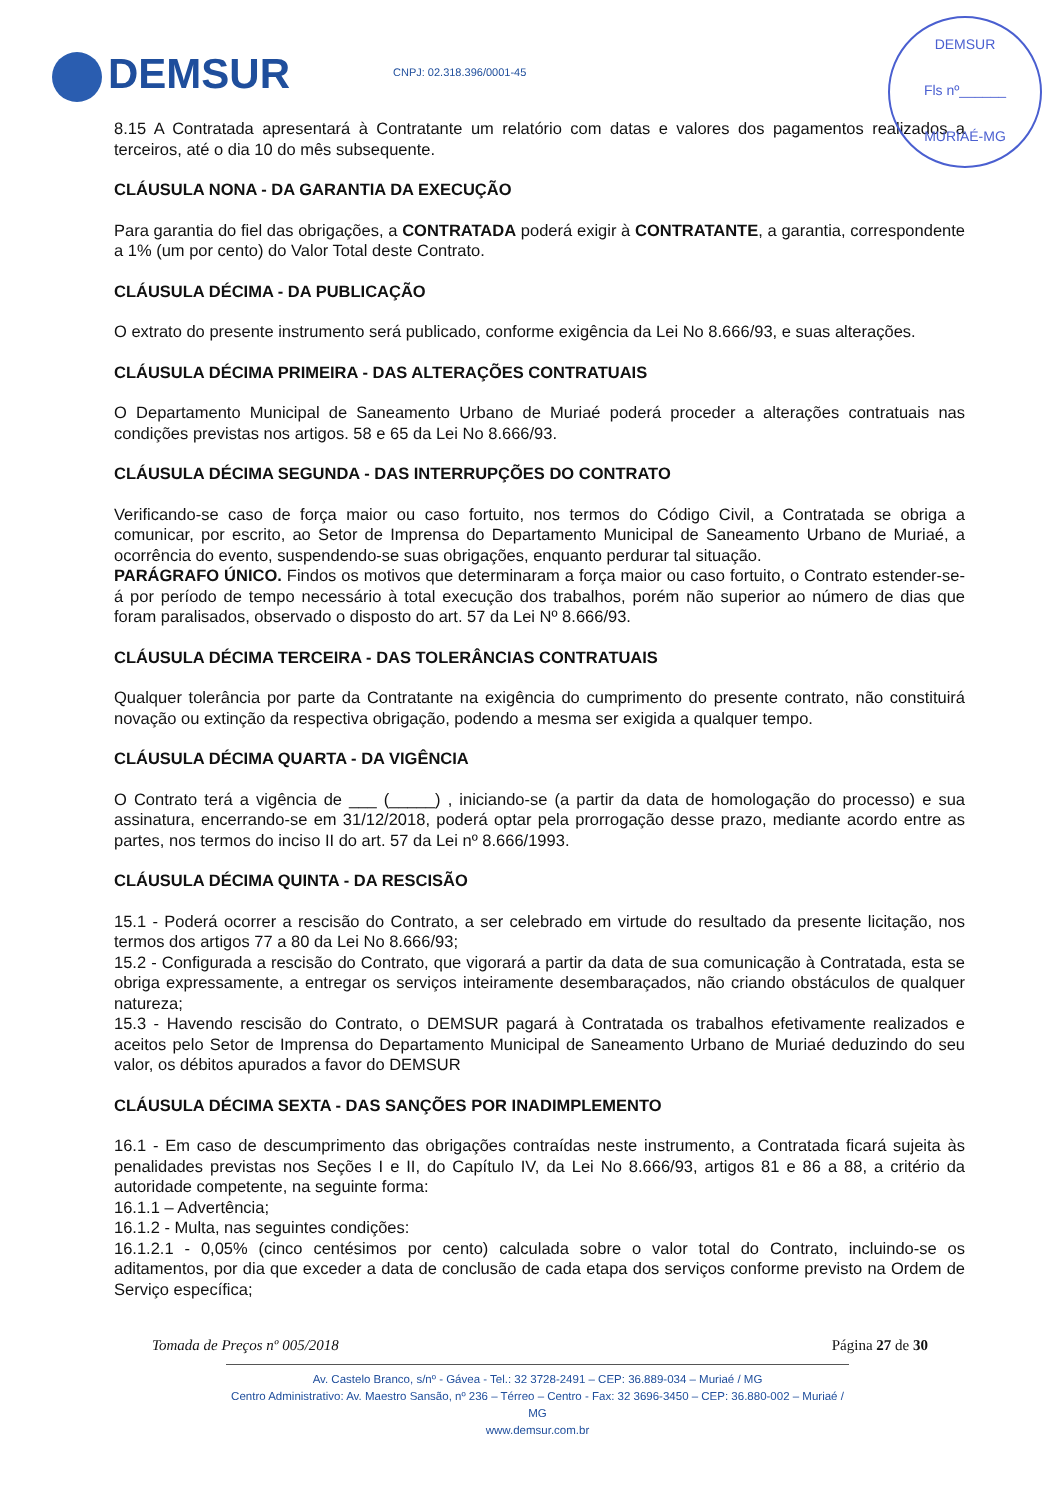DEMSUR CNPJ: 02.318.396/0001-45
DEMSUR
Fls nº______
MURIAÉ-MG
8.15 A Contratada apresentará à Contratante um relatório com datas e valores dos pagamentos realizados a terceiros, até o dia 10 do mês subsequente.
CLÁUSULA NONA - DA GARANTIA DA EXECUÇÃO
Para garantia do fiel das obrigações, a CONTRATADA poderá exigir à CONTRATANTE, a garantia, correspondente a 1% (um por cento) do Valor Total deste Contrato.
CLÁUSULA DÉCIMA - DA PUBLICAÇÃO
O extrato do presente instrumento será publicado, conforme exigência da Lei No 8.666/93, e suas alterações.
CLÁUSULA DÉCIMA PRIMEIRA - DAS ALTERAÇÕES CONTRATUAIS
O Departamento Municipal de Saneamento Urbano de Muriaé poderá proceder a alterações contratuais nas condições previstas nos artigos. 58 e 65 da Lei No 8.666/93.
CLÁUSULA DÉCIMA SEGUNDA - DAS INTERRUPÇÕES DO CONTRATO
Verificando-se caso de força maior ou caso fortuito, nos termos do Código Civil, a Contratada se obriga a comunicar, por escrito, ao Setor de Imprensa do Departamento Municipal de Saneamento Urbano de Muriaé, a ocorrência do evento, suspendendo-se suas obrigações, enquanto perdurar tal situação.
PARÁGRAFO ÚNICO. Findos os motivos que determinaram a força maior ou caso fortuito, o Contrato estender-se-á por período de tempo necessário à total execução dos trabalhos, porém não superior ao número de dias que foram paralisados, observado o disposto do art. 57 da Lei Nº 8.666/93.
CLÁUSULA DÉCIMA TERCEIRA - DAS TOLERÂNCIAS CONTRATUAIS
Qualquer tolerância por parte da Contratante na exigência do cumprimento do presente contrato, não constituirá novação ou extinção da respectiva obrigação, podendo a mesma ser exigida a qualquer tempo.
CLÁUSULA DÉCIMA QUARTA - DA VIGÊNCIA
O Contrato terá a vigência de ___ (_____) , iniciando-se (a partir da data de homologação do processo) e sua assinatura, encerrando-se em 31/12/2018, poderá optar pela prorrogação desse prazo, mediante acordo entre as partes, nos termos do inciso II do art. 57 da Lei nº 8.666/1993.
CLÁUSULA DÉCIMA QUINTA - DA RESCISÃO
15.1 - Poderá ocorrer a rescisão do Contrato, a ser celebrado em virtude do resultado da presente licitação, nos termos dos artigos 77 a 80 da Lei No 8.666/93;
15.2 - Configurada a rescisão do Contrato, que vigorará a partir da data de sua comunicação à Contratada, esta se obriga expressamente, a entregar os serviços inteiramente desembaraçados, não criando obstáculos de qualquer natureza;
15.3 - Havendo rescisão do Contrato, o DEMSUR pagará à Contratada os trabalhos efetivamente realizados e aceitos pelo Setor de Imprensa do Departamento Municipal de Saneamento Urbano de Muriaé deduzindo do seu valor, os débitos apurados a favor do DEMSUR
CLÁUSULA DÉCIMA SEXTA - DAS SANÇÕES POR INADIMPLEMENTO
16.1 - Em caso de descumprimento das obrigações contraídas neste instrumento, a Contratada ficará sujeita às penalidades previstas nos Seções I e II, do Capítulo IV, da Lei No 8.666/93, artigos 81 e 86 a 88, a critério da autoridade competente, na seguinte forma:
16.1.1 – Advertência;
16.1.2 - Multa, nas seguintes condições:
16.1.2.1 - 0,05% (cinco centésimos por cento) calculada sobre o valor total do Contrato, incluindo-se os aditamentos, por dia que exceder a data de conclusão de cada etapa dos serviços conforme previsto na Ordem de Serviço específica;
Tomada de Preços nº 005/2018 Página 27 de 30
Av. Castelo Branco, s/nº - Gávea - Tel.: 32 3728-2491 – CEP: 36.889-034 – Muriaé / MG
Centro Administrativo: Av. Maestro Sansão, nº 236 – Térreo – Centro - Fax: 32 3696-3450 – CEP: 36.880-002 – Muriaé / MG
www.demsur.com.br